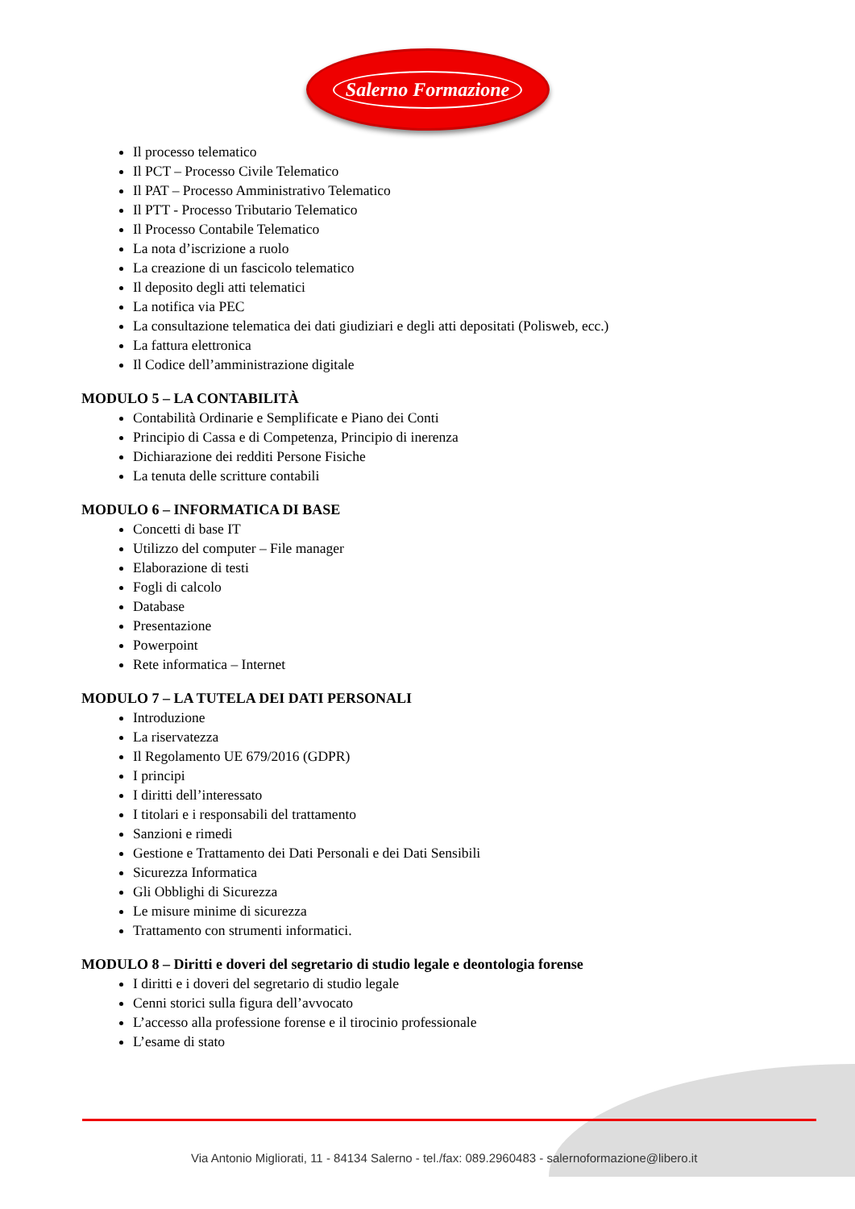Salerno Formazione
Il processo telematico
Il PCT – Processo Civile Telematico
Il PAT – Processo Amministrativo Telematico
Il PTT - Processo Tributario Telematico
Il Processo Contabile Telematico
La nota d’iscrizione a ruolo
La creazione di un fascicolo telematico
Il deposito degli atti telematici
La notifica via PEC
La consultazione telematica dei dati giudiziari e degli atti depositati (Polisweb, ecc.)
La fattura elettronica
Il Codice dell’amministrazione digitale
MODULO 5 – LA CONTABILITÀ
Contabilità Ordinarie e Semplificate e Piano dei Conti
Principio di Cassa e di Competenza, Principio di inerenza
Dichiarazione dei redditi Persone Fisiche
La tenuta delle scritture contabili
MODULO 6 – INFORMATICA DI BASE
Concetti di base IT
Utilizzo del computer – File manager
Elaborazione di testi
Fogli di calcolo
Database
Presentazione
Powerpoint
Rete informatica – Internet
MODULO 7 – LA TUTELA DEI DATI PERSONALI
Introduzione
La riservatezza
Il Regolamento UE 679/2016 (GDPR)
I principi
I diritti dell’interessato
I titolari e i responsabili del trattamento
Sanzioni e rimedi
Gestione e Trattamento dei Dati Personali e dei Dati Sensibili
Sicurezza Informatica
Gli Obblighi di Sicurezza
Le misure minime di sicurezza
Trattamento con strumenti informatici.
MODULO 8 – Diritti e doveri del segretario di studio legale e deontologia forense
I diritti e i doveri del segretario di studio legale
Cenni storici sulla figura dell’avvocato
L’accesso alla professione forense e il tirocinio professionale
L’esame di stato
Via Antonio Migliorati, 11 - 84134 Salerno - tel./fax: 089.2960483 - salernoformazione@libero.it